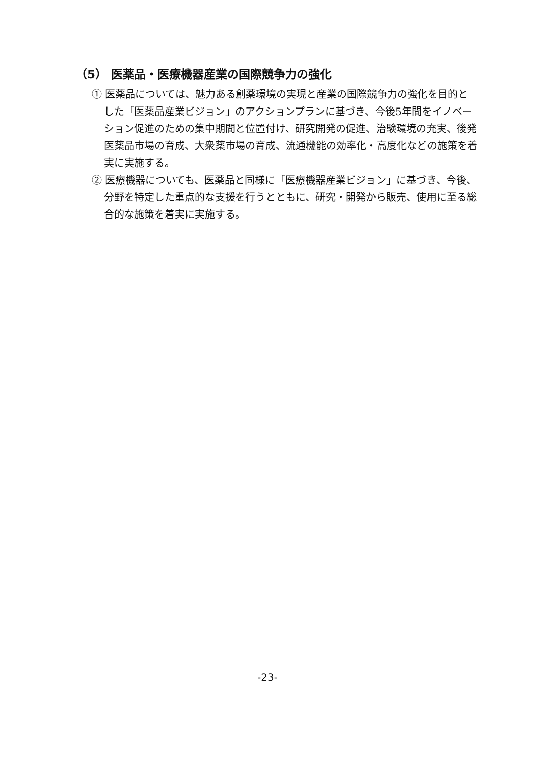（5） 医薬品・医療機器産業の国際競争力の強化
① 医薬品については、魅力ある創薬環境の実現と産業の国際競争力の強化を目的とした「医薬品産業ビジョン」のアクションプランに基づき、今後5年間をイノベーション促進のための集中期間と位置付け、研究開発の促進、治験環境の充実、後発医薬品市場の育成、大衆薬市場の育成、流通機能の効率化・高度化などの施策を着実に実施する。
② 医療機器についても、医薬品と同様に「医療機器産業ビジョン」に基づき、今後、分野を特定した重点的な支援を行うとともに、研究・開発から販売、使用に至る総合的な施策を着実に実施する。
-23-